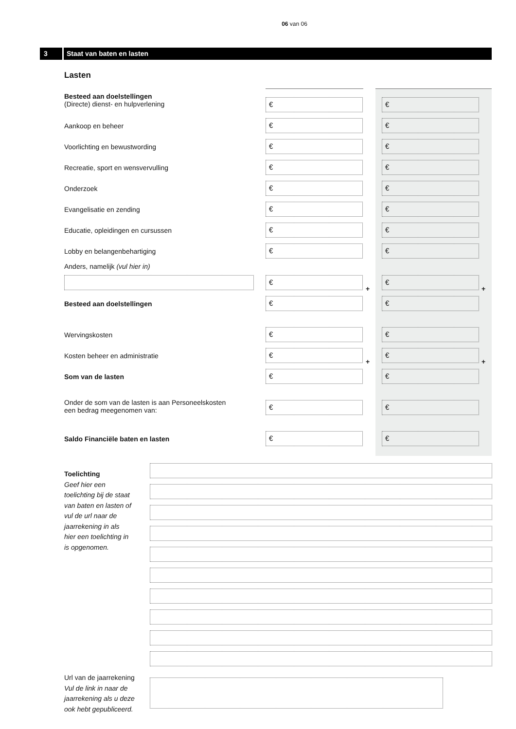06 van 06
3 Staat van baten en lasten
Lasten
Besteed aan doelstellingen
(Directe) dienst- en hulpverlening
€ €
Aankoop en beheer € €
Voorlichting en bewustwording € €
Recreatie, sport en wensvervulling
€ €
Onderzoek € €
Evangelisatie en zending € €
Educatie, opleidingen en cursussen
€ €
Lobby en belangenbehartiging € €
Anders, namelijk (vul hier in)
€
+
€
+
Besteed aan doelstellingen € €
Wervingskosten € €
Kosten beheer en administratie €
+
€
+
Som van de lasten € €
Onder de som van de lasten is aan Personeelskosten
een bedrag meegenomen van:
€ €
Saldo Financiële baten en lasten
€ €
Toelichting
Geef hier een toelichting bij de staat van baten en lasten of vul de url naar de jaarrekening in als hier een toelichting in is opgenomen.
Url van de jaarrekening
Vul de link in naar de jaarrekening als u deze ook hebt gepubliceerd.